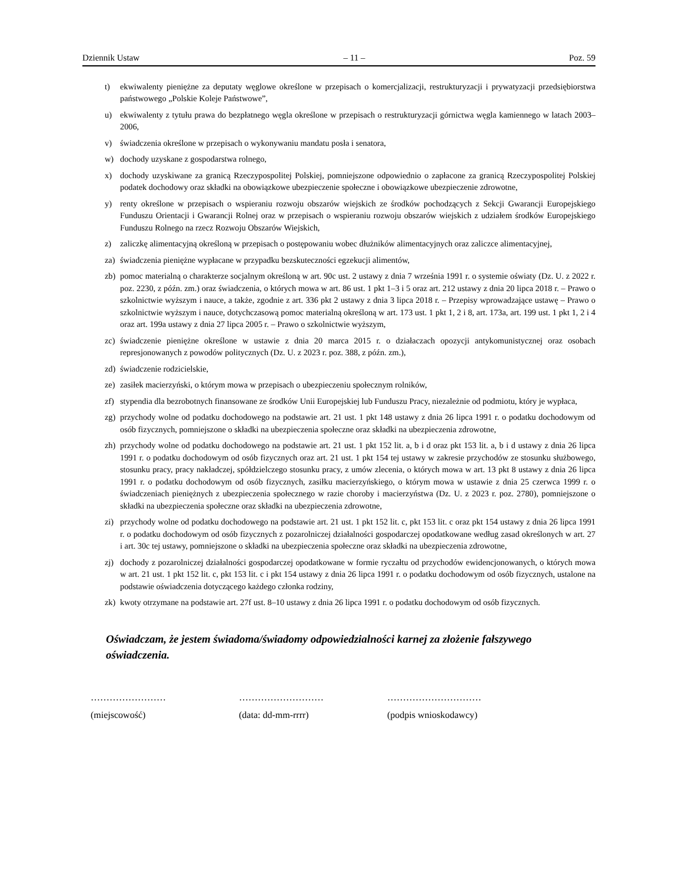Dziennik Ustaw – 11 – Poz. 59
t) ekwiwalenty pieniężne za deputaty węglowe określone w przepisach o komercjalizacji, restrukturyzacji i prywatyzacji przedsiębiorstwa państwowego „Polskie Koleje Państwowe”,
u) ekwiwalenty z tytułu prawa do bezpłatnego węgla określone w przepisach o restrukturyzacji górnictwa węgla kamiennego w latach 2003–2006,
v) świadczenia określone w przepisach o wykonywaniu mandatu posła i senatora,
w) dochody uzyskane z gospodarstwa rolnego,
x) dochody uzyskiwane za granicą Rzeczypospolitej Polskiej, pomniejszone odpowiednio o zapłacone za granicą Rzeczypospolitej Polskiej podatek dochodowy oraz składki na obowiązkowe ubezpieczenie społeczne i obowiązkowe ubezpieczenie zdrowotne,
y) renty określone w przepisach o wspieraniu rozwoju obszarów wiejskich ze środków pochodzących z Sekcji Gwarancji Europejskiego Funduszu Orientacji i Gwarancji Rolnej oraz w przepisach o wspieraniu rozwoju obszarów wiejskich z udziałem środków Europejskiego Funduszu Rolnego na rzecz Rozwoju Obszarów Wiejskich,
z) zaliczkę alimentacyjną określoną w przepisach o postępowaniu wobec dłużników alimentacyjnych oraz zaliczce alimentacyjnej,
za) świadczenia pieniężne wypłacane w przypadku bezskuteczności egzekucji alimentów,
zb) pomoc materialną o charakterze socjalnym określoną w art. 90c ust. 2 ustawy z dnia 7 września 1991 r. o systemie oświaty (Dz. U. z 2022 r. poz. 2230, z późn. zm.) oraz świadczenia, o których mowa w art. 86 ust. 1 pkt 1–3 i 5 oraz art. 212 ustawy z dnia 20 lipca 2018 r. – Prawo o szkolnictwie wyższym i nauce, a także, zgodnie z art. 336 pkt 2 ustawy z dnia 3 lipca 2018 r. – Przepisy wprowadzające ustawę – Prawo o szkolnictwie wyższym i nauce, dotychczasową pomoc materialną określoną w art. 173 ust. 1 pkt 1, 2 i 8, art. 173a, art. 199 ust. 1 pkt 1, 2 i 4 oraz art. 199a ustawy z dnia 27 lipca 2005 r. – Prawo o szkolnictwie wyższym,
zc) świadczenie pieniężne określone w ustawie z dnia 20 marca 2015 r. o działaczach opozycji antykomunistycznej oraz osobach represjonowanych z powodów politycznych (Dz. U. z 2023 r. poz. 388, z późn. zm.),
zd) świadczenie rodzicielskie,
ze) zasiłek macierzyński, o którym mowa w przepisach o ubezpieczeniu społecznym rolników,
zf) stypendia dla bezrobotnych finansowane ze środków Unii Europejskiej lub Funduszu Pracy, niezależnie od podmiotu, który je wypłaca,
zg) przychody wolne od podatku dochodowego na podstawie art. 21 ust. 1 pkt 148 ustawy z dnia 26 lipca 1991 r. o podatku dochodowym od osób fizycznych, pomniejszone o składki na ubezpieczenia społeczne oraz składki na ubezpieczenia zdrowotne,
zh) przychody wolne od podatku dochodowego na podstawie art. 21 ust. 1 pkt 152 lit. a, b i d oraz pkt 153 lit. a, b i d ustawy z dnia 26 lipca 1991 r. o podatku dochodowym od osób fizycznych oraz art. 21 ust. 1 pkt 154 tej ustawy w zakresie przychodów ze stosunku służbowego, stosunku pracy, pracy nakładczej, spółdzielczego stosunku pracy, z umów zlecenia, o których mowa w art. 13 pkt 8 ustawy z dnia 26 lipca 1991 r. o podatku dochodowym od osób fizycznych, zasiłku macierzyńskiego, o którym mowa w ustawie z dnia 25 czerwca 1999 r. o świadczeniach pieniężnych z ubezpieczenia społecznego w razie choroby i macierzyństwa (Dz. U. z 2023 r. poz. 2780), pomniejszone o składki na ubezpieczenia społeczne oraz składki na ubezpieczenia zdrowotne,
zi) przychody wolne od podatku dochodowego na podstawie art. 21 ust. 1 pkt 152 lit. c, pkt 153 lit. c oraz pkt 154 ustawy z dnia 26 lipca 1991 r. o podatku dochodowym od osób fizycznych z pozarolniczej działalności gospodarczej opodatkowane według zasad określonych w art. 27 i art. 30c tej ustawy, pomniejszone o składki na ubezpieczenia społeczne oraz składki na ubezpieczenia zdrowotne,
zj) dochody z pozarolniczej działalności gospodarczej opodatkowane w formie ryczałtu od przychodów ewidencjonowanych, o których mowa w art. 21 ust. 1 pkt 152 lit. c, pkt 153 lit. c i pkt 154 ustawy z dnia 26 lipca 1991 r. o podatku dochodowym od osób fizycznych, ustalone na podstawie oświadczenia dotyczącego każdego członka rodziny,
zk) kwoty otrzymane na podstawie art. 27f ust. 8–10 ustawy z dnia 26 lipca 1991 r. o podatku dochodowym od osób fizycznych.
Oświadczam, że jestem świadoma/świadomy odpowiedzialności karnej za złożenie fałszywego oświadczenia.
……………………
(miejscowość)
………………………
(data: dd-mm-rrrr)
…………………………
(podpis wnioskodawcy)